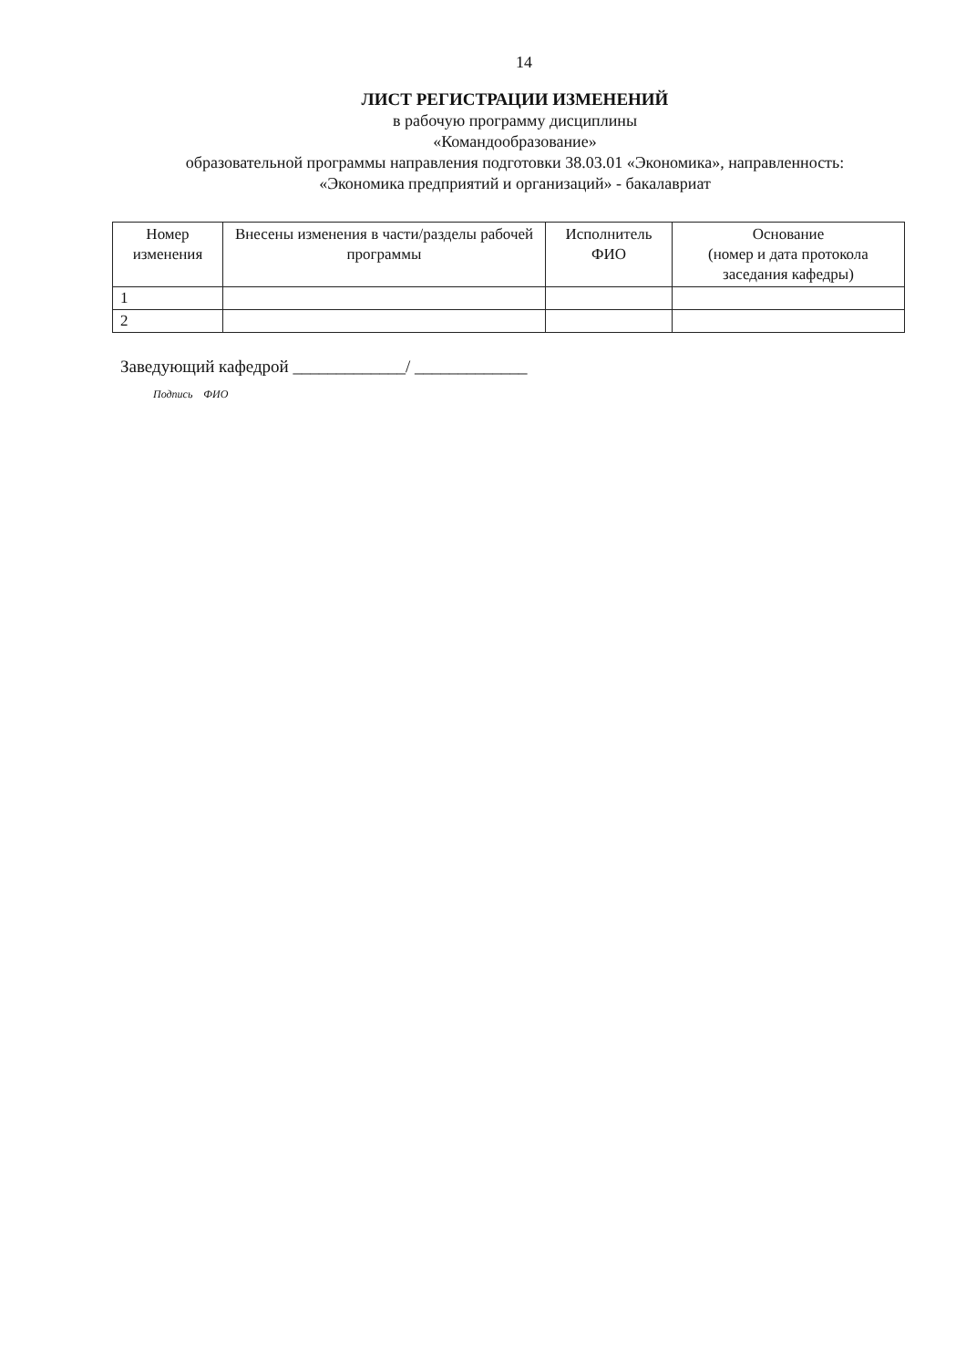14
ЛИСТ РЕГИСТРАЦИИ ИЗМЕНЕНИЙ
в рабочую программу дисциплины
«Командообразование»
образовательной программы направления подготовки 38.03.01 «Экономика», направленность:
«Экономика предприятий и организаций» - бакалавриат
| Номер изменения | Внесены изменения в части/разделы рабочей программы | Исполнитель ФИО | Основание (номер и дата протокола заседания кафедры) |
| --- | --- | --- | --- |
| 1 | | | |
| 2 | | | |
Заведующий кафедрой _____________/ _____________
Подпись ФИО